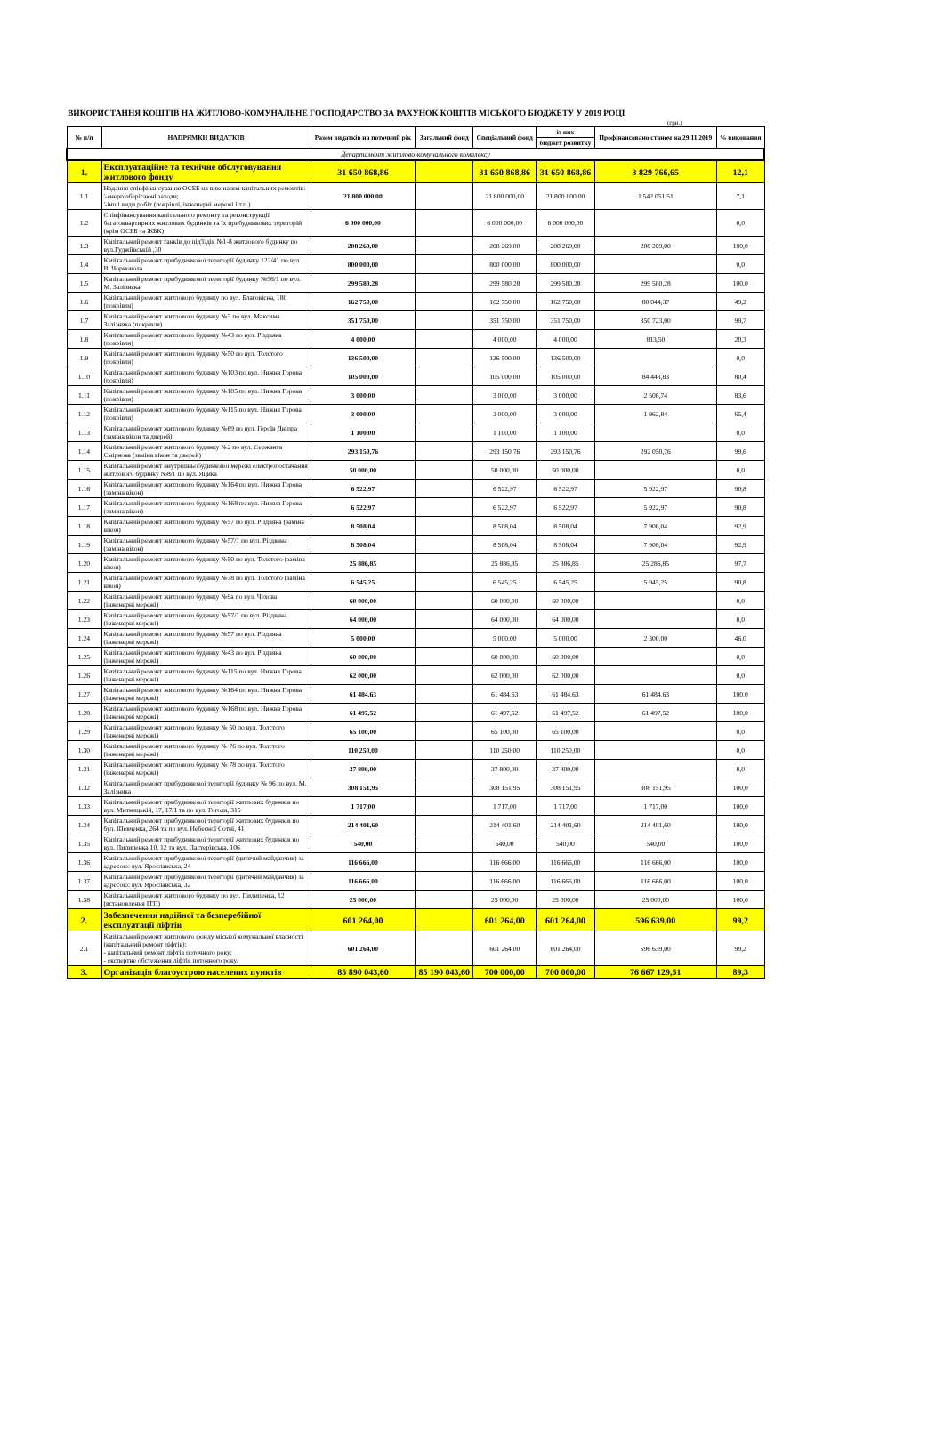ВИКОРИСТАННЯ КОШТІВ НА ЖИТЛОВО-КОМУНАЛЬНЕ ГОСПОДАРСТВО ЗА РАХУНОК КОШТІВ МІСЬКОГО БЮДЖЕТУ У 2019 РОЦІ
(грн.)
| № п/п | НАПРЯМКИ ВИДАТКІВ | Разом видатків на поточний рік | Загальний фонд | Спеціальний фонд | із них | Профінансовано станом на 29.11.2019 | % виконання |
| --- | --- | --- | --- | --- | --- | --- | --- |
| | | | | | бюджет розвитку | | |
| Департамент житлово-комунального комплексу | | | | | | | |
| 1. | Експлуатаційне та технічне обслуговування житлового фонду | 31 650 868,86 | | 31 650 868,86 | 31 650 868,86 | 3 829 766,65 | 12,1 |
| 1.1 | Надання співфінансування ОСББ на виконання капітальних ремонтів: '-енергозберігаючі заходи; '-інші види робіт (покрівлі, інженерні мережі і т.п.) | 21 800 000,00 | | 21 800 000,00 | 21 800 000,00 | 1 542 051,51 | 7,1 |
| 1.2 | Співфінансування капітального ремонту та реконструкції багатоквартирних житлових будинків та їх прибудинкових територій (крім ОСББ та ЖБК) | 6 000 000,00 | | 6 000 000,00 | 6 000 000,00 | | 0,0 |
| 1.3 | Капітальний ремонт ганків до під'їздів №1-8 житлового будинку по вул.Гуджіївській ,30 | 208 269,00 | | 208 269,00 | 208 269,00 | 208 269,00 | 100,0 |
| 1.4 | Капітальний ремонт прибудинкової території будинку 122/41 по вул. В. Чорновола | 800 000,00 | | 800 000,00 | 800 000,00 | | 0,0 |
| 1.5 | Капітальний ремонт прибудинкової території будинку №96/1 по вул. М. Залізняка | 299 580,28 | | 299 580,28 | 299 580,28 | 299 580,28 | 100,0 |
| 1.6 | Капітальний ремонт житлового будинку по вул. Благовісна, 180 (покрівля) | 162 750,00 | | 162 750,00 | 162 750,00 | 80 044,37 | 49,2 |
| 1.7 | Капітальний ремонт житлового будинку №3 по вул. Максима Залізняка (покрівля) | 351 750,00 | | 351 750,00 | 351 750,00 | 350 723,00 | 99,7 |
| 1.8 | Капітальний ремонт житлового будинку №43 по вул. Різдвяна (покрівля) | 4 000,00 | | 4 000,00 | 4 000,00 | 813,50 | 20,3 |
| 1.9 | Капітальний ремонт житлового будинку №50 по вул. Толстого (покрівля) | 136 500,00 | | 136 500,00 | 136 500,00 | | 0,0 |
| 1.10 | Капітальний ремонт житлового будинку №103 по вул. Нижня Горова (покрівля) | 105 000,00 | | 105 000,00 | 105 000,00 | 84 443,83 | 80,4 |
| 1.11 | Капітальний ремонт житлового будинку №105 по вул. Нижня Горова (покрівля) | 3 000,00 | | 3 000,00 | 3 000,00 | 2 508,74 | 83,6 |
| 1.12 | Капітальний ремонт житлового будинку №115 по вул. Нижня Горова (покрівля) | 3 000,00 | | 3 000,00 | 3 000,00 | 1 962,84 | 65,4 |
| 1.13 | Капітальний ремонт житлового будинку №69 по вул. Героїв Дніпра (заміна вікон та дверей) | 1 100,00 | | 1 100,00 | 1 100,00 | | 0,0 |
| 1.14 | Капітальний ремонт житлового будинку №2 по вул. Сержанта Смірнова (заміна вікон та дверей) | 293 150,76 | | 293 150,76 | 293 150,76 | 292 050,76 | 99,6 |
| 1.15 | Капітальний ремонт внутрішньобудинкової мережі електропостачання житлового будинку №8/1 по вул. Яцика | 50 000,00 | | 50 000,00 | 50 000,00 | | 0,0 |
| 1.16 | Капітальний ремонт житлового будинку №164 по вул. Нижня Горова (заміна вікон) | 6 522,97 | | 6 522,97 | 6 522,97 | 5 922,97 | 90,8 |
| 1.17 | Капітальний ремонт житлового будинку №168 по вул. Нижня Горова (заміна вікон) | 6 522,97 | | 6 522,97 | 6 522,97 | 5 922,97 | 90,8 |
| 1.18 | Капітальний ремонт житлового будинку №57 по вул. Різдвяна (заміна вікон) | 8 508,04 | | 8 508,04 | 8 508,04 | 7 908,04 | 92,9 |
| 1.19 | Капітальний ремонт житлового будинку №57/1 по вул. Різдвяна (заміна вікон) | 8 508,04 | | 8 508,04 | 8 508,04 | 7 908,04 | 92,9 |
| 1.20 | Капітальний ремонт житлового будинку №50 по вул. Толстого (заміна вікон) | 25 886,85 | | 25 886,85 | 25 886,85 | 25 286,85 | 97,7 |
| 1.21 | Капітальний ремонт житлового будинку №78 по вул. Толстого (заміна вікон) | 6 545,25 | | 6 545,25 | 6 545,25 | 5 945,25 | 90,8 |
| 1.22 | Капітальний ремонт житлового будинку №9а по вул. Чехова (інженерні мережі) | 60 000,00 | | 60 000,00 | 60 000,00 | | 0,0 |
| 1.23 | Капітальний ремонт житлового будинку №57/1 по вул. Різдвяна (інженерні мережі) | 64 000,00 | | 64 000,00 | 64 000,00 | | 0,0 |
| 1.24 | Капітальний ремонт житлового будинку №57 по вул. Різдвяна (інженерні мережі) | 5 000,00 | | 5 000,00 | 5 000,00 | 2 300,00 | 46,0 |
| 1.25 | Капітальний ремонт житлового будинку №43 по вул. Різдвяна (інженерні мережі) | 60 000,00 | | 60 000,00 | 60 000,00 | | 0,0 |
| 1.26 | Капітальний ремонт житлового будинку №115 по вул. Нижня Горова (інженерні мережі) | 62 000,00 | | 62 000,00 | 62 000,00 | | 0,0 |
| 1.27 | Капітальний ремонт житлового будинку №164 по вул. Нижня Горова (інженерні мережі) | 61 484,63 | | 61 484,63 | 61 484,63 | 61 484,63 | 100,0 |
| 1.28 | Капітальний ремонт житлового будинку №168 по вул. Нижня Горова (інженерні мережі) | 61 497,52 | | 61 497,52 | 61 497,52 | 61 497,52 | 100,0 |
| 1.29 | Капітальний ремонт житлового будинку № 50 по вул. Толстого (інженерні мережі) | 65 100,00 | | 65 100,00 | 65 100,00 | | 0,0 |
| 1.30 | Капітальний ремонт житлового будинку № 76 по вул. Толстого (інженерні мережі) | 110 250,00 | | 110 250,00 | 110 250,00 | | 0,0 |
| 1.31 | Капітальний ремонт житлового будинку № 78 по вул. Толстого (інженерні мережі) | 37 800,00 | | 37 800,00 | 37 800,00 | | 0,0 |
| 1.32 | Капітальний ремонт прибудинкової території будинку № 96 по вул. М. Залізняка | 308 151,95 | | 308 151,95 | 308 151,95 | 308 151,95 | 100,0 |
| 1.33 | Капітальний ремонт прибудинкової території житлових будинків по вул. Митницькій, 17, 17/1 та по вул. Гоголя, 315 | 1 717,00 | | 1 717,00 | 1 717,00 | 1 717,00 | 100,0 |
| 1.34 | Капітальний ремонт прибудинкової території житлових будинків по бул. Шевченка, 264 та по вул. Небесної Сотні, 41 | 214 401,60 | | 214 401,60 | 214 401,60 | 214 401,60 | 100,0 |
| 1.35 | Капітальний ремонт прибудинкової території житлових будинків по вул. Пилипенка 10, 12 та вул. Пастерівська, 106 | 540,00 | | 540,00 | 540,00 | 540,00 | 100,0 |
| 1.36 | Капітальний ремонт прибудинкової території (дитячий майданчик) за адресою: вул. Ярославська, 24 | 116 666,00 | | 116 666,00 | 116 666,00 | 116 666,00 | 100,0 |
| 1.37 | Капітальний ремонт прибудинкової території (дитячий майданчик) за адресою: вул. Ярославська, 32 | 116 666,00 | | 116 666,00 | 116 666,00 | 116 666,00 | 100,0 |
| 1.38 | Капітальний ремонт житлового будинку по вул. Пилипенка, 12 (встановлення ІТП) | 25 000,00 | | 25 000,00 | 25 000,00 | 25 000,00 | 100,0 |
| 2. | Забезпечення надійної та безперебійної експлуатації ліфтів | 601 264,00 | | 601 264,00 | 601 264,00 | 596 639,00 | 99,2 |
| 2.1 | Капітальний ремонт житлового фонду міської комунальної власності (капітальний ремонт ліфтів): - капітальний ремонт ліфтів поточного року; - експертне обстеження ліфтів поточного року. | 601 264,00 | | 601 264,00 | 601 264,00 | 596 639,00 | 99,2 |
| 3. | Організація благоустрою населених пунктів | 85 890 043,60 | 85 190 043,60 | 700 000,00 | 700 000,00 | 76 667 129,51 | 89,3 |